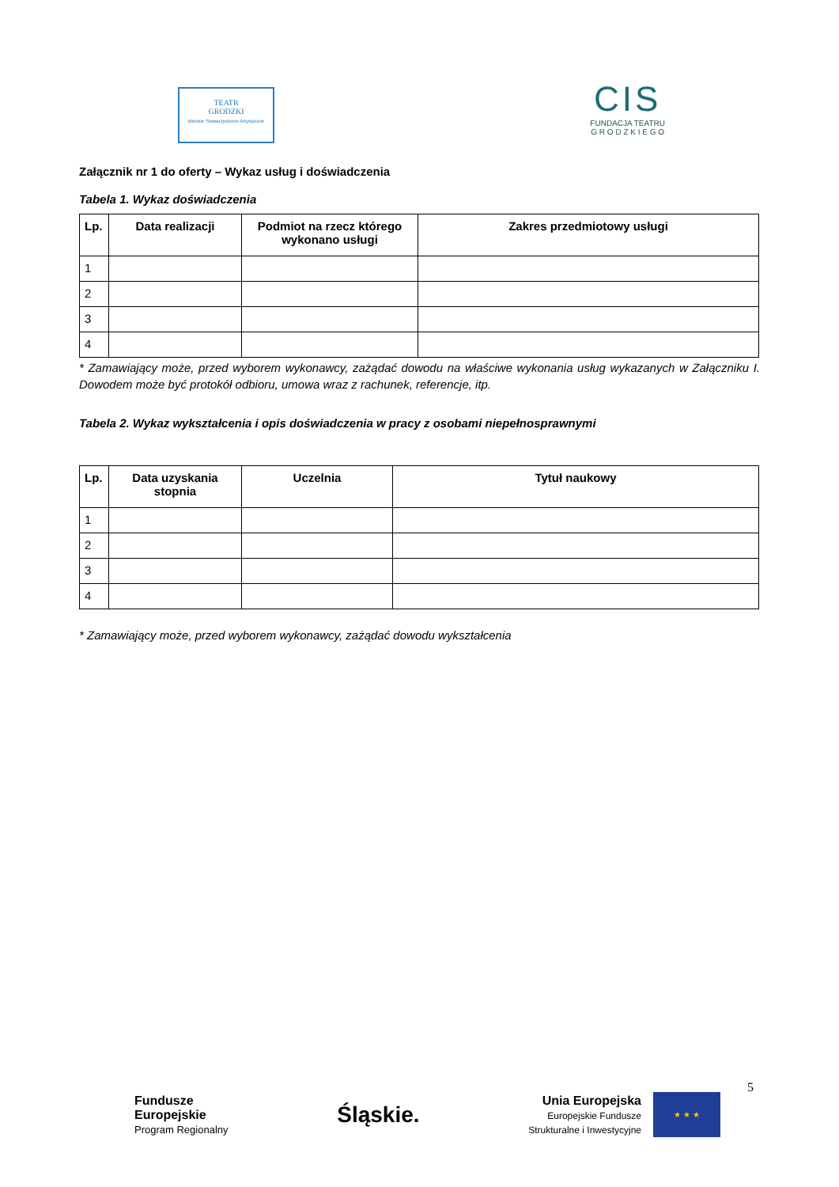TEATR
GRODZKI
Bielskie Stowarzyszenie Artystyczne
CIS
FUNDACJA TEATRU
G R O D Z K I E G O
Załącznik nr 1 do oferty – Wykaz usług i doświadczenia
Tabela 1. Wykaz doświadczenia
| Lp. | Data realizacji | Podmiot na rzecz którego wykonano usługi | Zakres przedmiotowy usługi |
| --- | --- | --- | --- |
| 1 | | | |
| 2 | | | |
| 3 | | | |
| 4 | | | |
* Zamawiający może, przed wyborem wykonawcy, zażądać dowodu na właściwe wykonania usług wykazanych w Załączniku I. Dowodem może być protokół odbioru, umowa wraz z rachunek, referencje, itp.
Tabela 2. Wykaz wykształcenia i opis doświadczenia w pracy z osobami niepełnosprawnymi
| Lp. | Data uzyskania stopnia | Uczelnia | Tytuł naukowy |
| --- | --- | --- | --- |
| 1 | | | |
| 2 | | | |
| 3 | | | |
| 4 | | | |
* Zamawiający może, przed wyborem wykonawcy, zażądać dowodu wykształcenia
5
Fundusze
Europejskie
Program Regionalny
Śląskie.
Unia Europejska
Europejskie Fundusze
Strukturalne i Inwestycyjne
★ ★ ★